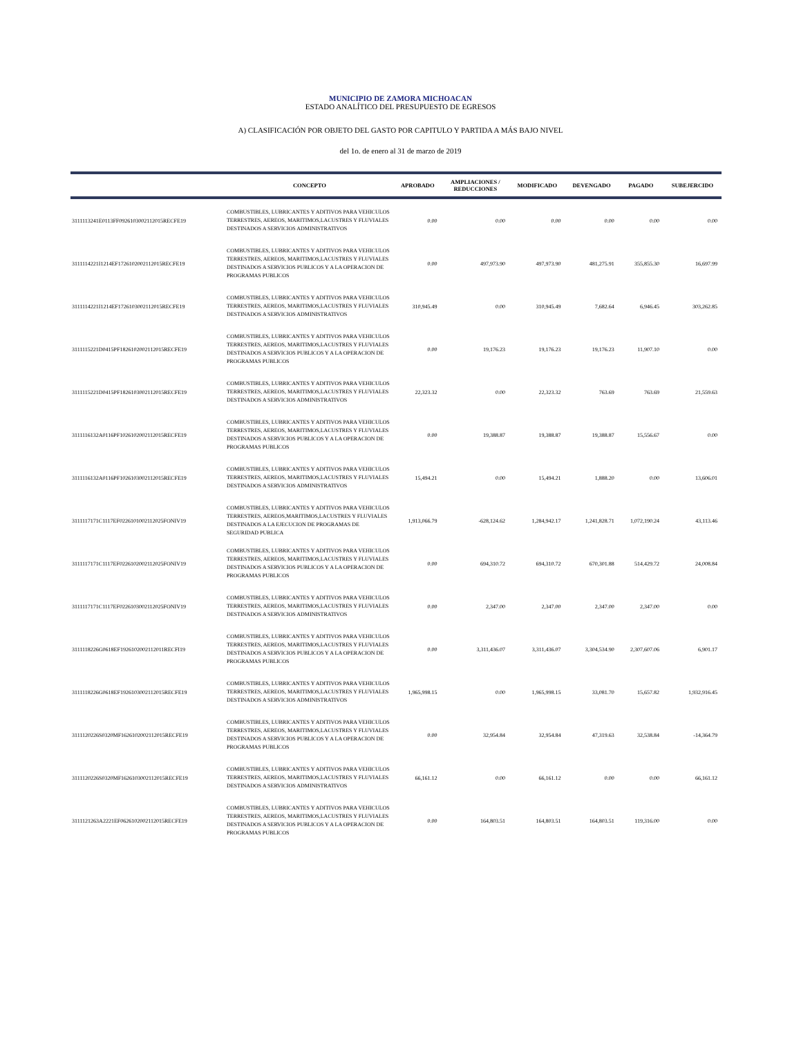MUNICIPIO DE ZAMORA MICHOACAN
ESTADO ANALÍTICO DEL PRESUPUESTO DE EGRESOS
A) CLASIFICACIÓN POR OBJETO DEL GASTO POR CAPITULO Y PARTIDA A MÁS BAJO NIVEL
del 1o. de enero al 31 de marzo de 2019
| | CONCEPTO | APROBADO | AMPLIACIONES / REDUCCIONES | MODIFICADO | DEVENGADO | PAGADO | SUBEJERCIDO |
| --- | --- | --- | --- | --- | --- | --- | --- |
| 3111113241E0113FF0926103002112015RECFE19 | COMBUSTIBLES, LUBRICANTES Y ADITIVOS PARA VEHICULOS TERRESTRES, AEREOS, MARITIMOS,LACUSTRES Y FLUVIALES DESTINADOS A SERVICIOS ADMINISTRATIVOS | 0.00 | 0.00 | 0.00 | 0.00 | 0.00 | 0.00 |
| 3111114221I1214EF1726102002112015RECFE19 | COMBUSTIBLES, LUBRICANTES Y ADITIVOS PARA VEHICULOS TERRESTRES, AEREOS, MARITIMOS,LACUSTRES Y FLUVIALES DESTINADOS A SERVICIOS PUBLICOS Y A LA OPERACION DE PROGRAMAS PUBLICOS | 0.00 | 497,973.90 | 497,973.90 | 481,275.91 | 355,855.30 | 16,697.99 |
| 3111114221I1214EF1726103002112015RECFE19 | COMBUSTIBLES, LUBRICANTES Y ADITIVOS PARA VEHICULOS TERRESTRES, AEREOS, MARITIMOS,LACUSTRES Y FLUVIALES DESTINADOS A SERVICIOS ADMINISTRATIVOS | 310,945.49 | 0.00 | 310,945.49 | 7,682.64 | 6,946.45 | 303,262.85 |
| 3111115221D0415PF1826102002112015RECFE19 | COMBUSTIBLES, LUBRICANTES Y ADITIVOS PARA VEHICULOS TERRESTRES, AEREOS, MARITIMOS,LACUSTRES Y FLUVIALES DESTINADOS A SERVICIOS PUBLICOS Y A LA OPERACION DE PROGRAMAS PUBLICOS | 0.00 | 19,176.23 | 19,176.23 | 19,176.23 | 11,907.10 | 0.00 |
| 3111115221D0415PF1826103002112015RECFE19 | COMBUSTIBLES, LUBRICANTES Y ADITIVOS PARA VEHICULOS TERRESTRES, AEREOS, MARITIMOS,LACUSTRES Y FLUVIALES DESTINADOS A SERVICIOS ADMINISTRATIVOS | 22,323.32 | 0.00 | 22,323.32 | 763.69 | 763.69 | 21,559.63 |
| 3111116132A0116PF1026102002112015RECFE19 | COMBUSTIBLES, LUBRICANTES Y ADITIVOS PARA VEHICULOS TERRESTRES, AEREOS, MARITIMOS,LACUSTRES Y FLUVIALES DESTINADOS A SERVICIOS PUBLICOS Y A LA OPERACION DE PROGRAMAS PUBLICOS | 0.00 | 19,388.87 | 19,388.87 | 19,388.87 | 15,556.67 | 0.00 |
| 3111116132A0116PF1026103002112015RECFE19 | COMBUSTIBLES, LUBRICANTES Y ADITIVOS PARA VEHICULOS TERRESTRES, AEREOS, MARITIMOS,LACUSTRES Y FLUVIALES DESTINADOS A SERVICIOS ADMINISTRATIVOS | 15,494.21 | 0.00 | 15,494.21 | 1,888.20 | 0.00 | 13,606.01 |
| 3111117171C1117EF0226101002112025FONIV19 | COMBUSTIBLES, LUBRICANTES Y ADITIVOS PARA VEHICULOS TERRESTRES, AEREOS,MARITIMOS,LACUSTRES Y FLUVIALES DESTINADOS A LA EJECUCION DE PROGRAMAS DE SEGURIDAD PUBLICA | 1,913,066.79 | -628,124.62 | 1,284,942.17 | 1,241,828.71 | 1,072,190.24 | 43,113.46 |
| 3111117171C1117EF0226102002112025FONIV19 | COMBUSTIBLES, LUBRICANTES Y ADITIVOS PARA VEHICULOS TERRESTRES, AEREOS, MARITIMOS,LACUSTRES Y FLUVIALES DESTINADOS A SERVICIOS PUBLICOS Y A LA OPERACION DE PROGRAMAS PUBLICOS | 0.00 | 694,310.72 | 694,310.72 | 670,301.88 | 514,429.72 | 24,008.84 |
| 3111117171C1117EF0226103002112025FONIV19 | COMBUSTIBLES, LUBRICANTES Y ADITIVOS PARA VEHICULOS TERRESTRES, AEREOS, MARITIMOS,LACUSTRES Y FLUVIALES DESTINADOS A SERVICIOS ADMINISTRATIVOS | 0.00 | 2,347.00 | 2,347.00 | 2,347.00 | 2,347.00 | 0.00 |
| 3111118226G0618EF1926102002112011RECFI19 | COMBUSTIBLES, LUBRICANTES Y ADITIVOS PARA VEHICULOS TERRESTRES, AEREOS, MARITIMOS,LACUSTRES Y FLUVIALES DESTINADOS A SERVICIOS PUBLICOS Y A LA OPERACION DE PROGRAMAS PUBLICOS | 0.00 | 3,311,436.07 | 3,311,436.07 | 3,304,534.90 | 2,307,607.06 | 6,901.17 |
| 3111118226G0618EF1926103002112015RECFE19 | COMBUSTIBLES, LUBRICANTES Y ADITIVOS PARA VEHICULOS TERRESTRES, AEREOS, MARITIMOS,LACUSTRES Y FLUVIALES DESTINADOS A SERVICIOS ADMINISTRATIVOS | 1,965,998.15 | 0.00 | 1,965,998.15 | 33,081.70 | 15,657.82 | 1,932,916.45 |
| 3111120226S0320MF1626102002112015RECFE19 | COMBUSTIBLES, LUBRICANTES Y ADITIVOS PARA VEHICULOS TERRESTRES, AEREOS, MARITIMOS,LACUSTRES Y FLUVIALES DESTINADOS A SERVICIOS PUBLICOS Y A LA OPERACION DE PROGRAMAS PUBLICOS | 0.00 | 32,954.84 | 32,954.84 | 47,319.63 | 32,538.84 | -14,364.79 |
| 3111120226S0320MF1626103002112015RECFE19 | COMBUSTIBLES, LUBRICANTES Y ADITIVOS PARA VEHICULOS TERRESTRES, AEREOS, MARITIMOS,LACUSTRES Y FLUVIALES DESTINADOS A SERVICIOS ADMINISTRATIVOS | 66,161.12 | 0.00 | 66,161.12 | 0.00 | 0.00 | 66,161.12 |
| 3111121263A2221EF0626102002112015RECFE19 | COMBUSTIBLES, LUBRICANTES Y ADITIVOS PARA VEHICULOS TERRESTRES, AEREOS, MARITIMOS,LACUSTRES Y FLUVIALES DESTINADOS A SERVICIOS PUBLICOS Y A LA OPERACION DE PROGRAMAS PUBLICOS | 0.00 | 164,803.51 | 164,803.51 | 164,803.51 | 119,316.00 | 0.00 |